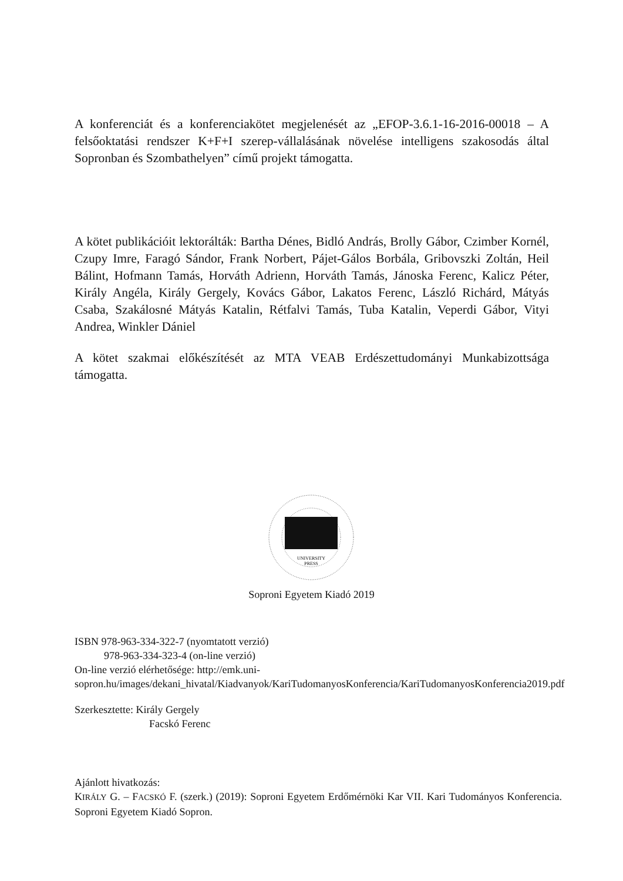A konferenciát és a konferenciakötet megjelenését az „EFOP-3.6.1-16-2016-00018 – A felsőoktatási rendszer K+F+I szerep-vállalásának növelése intelligens szakosodás által Sopronban és Szombathelyen” című projekt támogatta.
A kötet publikációit lektorálták: Bartha Dénes, Bidló András, Brolly Gábor, Czimber Kornél, Czupy Imre, Faragó Sándor, Frank Norbert, Pájet-Gálos Borbála, Gribovszki Zoltán, Heil Bálint, Hofmann Tamás, Horváth Adrienn, Horváth Tamás, Jánoska Ferenc, Kalicz Péter, Király Angéla, Király Gergely, Kovács Gábor, Lakatos Ferenc, László Richárd, Mátyás Csaba, Szakálosné Mátyás Katalin, Rétfalvi Tamás, Tuba Katalin, Veperdi Gábor, Vityi Andrea, Winkler Dániel
A kötet szakmai előkészítését az MTA VEAB Erdészettudományi Munkabizottsága támogatta.
UNIVERSITY
PRESS
Soproni Egyetem Kiadó 2019
ISBN 978-963-334-322-7 (nyomtatott verzió)
978-963-334-323-4 (on-line verzió)
On-line verzió elérhetősége: http://emk.uni-sopron.hu/images/dekani_hivatal/Kiadvanyok/KariTudomanyosKonferencia/KariTudomanyosKonferencia2019.pdf
Szerkesztette: Király Gergely
Facskó Ferenc
Ajánlott hivatkozás:
KIRÁLY G. – FACSKÓ F. (szerk.) (2019): Soproni Egyetem Erdőmérnöki Kar VII. Kari Tudományos Konferencia. Soproni Egyetem Kiadó Sopron.